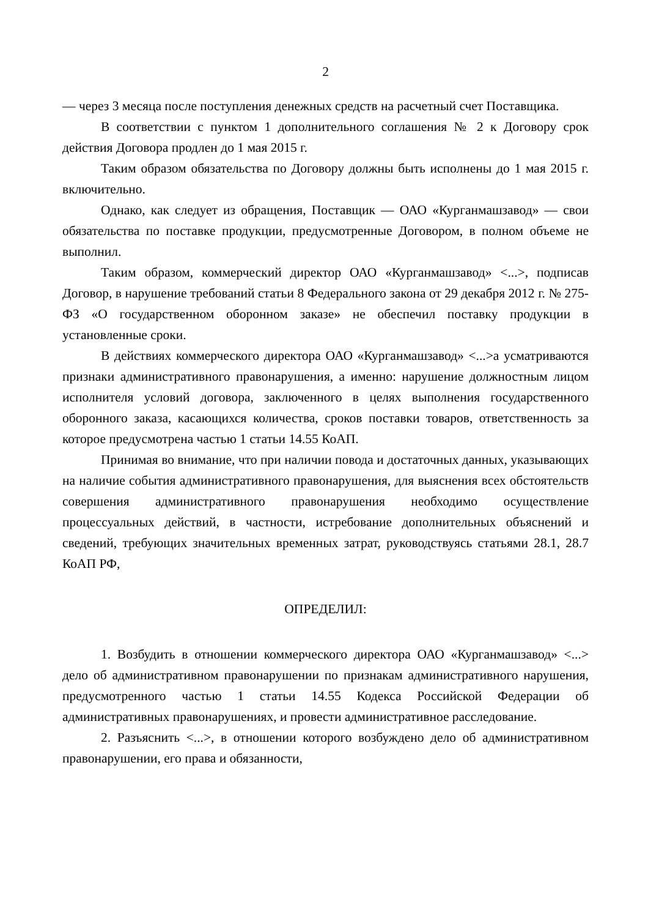2
— через 3 месяца после поступления денежных средств на расчетный счет Поставщика.
В соответствии с пунктом 1 дополнительного соглашения № 2 к Договору срок действия Договора продлен до 1 мая 2015 г.
Таким образом обязательства по Договору должны быть исполнены до 1 мая 2015 г. включительно.
Однако, как следует из обращения, Поставщик — ОАО «Курганмашзавод» — свои обязательства по поставке продукции, предусмотренные Договором, в полном объеме не выполнил.
Таким образом, коммерческий директор ОАО «Курганмашзавод» <...>, подписав Договор, в нарушение требований статьи 8 Федерального закона от 29 декабря 2012 г. № 275-ФЗ «О государственном оборонном заказе» не обеспечил поставку продукции в установленные сроки.
В действиях коммерческого директора ОАО «Курганмашзавод» <...>а усматриваются признаки административного правонарушения, а именно: нарушение должностным лицом исполнителя условий договора, заключенного в целях выполнения государственного оборонного заказа, касающихся количества, сроков поставки товаров, ответственность за которое предусмотрена частью 1 статьи 14.55 КоАП.
Принимая во внимание, что при наличии повода и достаточных данных, указывающих на наличие события административного правонарушения, для выяснения всех обстоятельств совершения административного правонарушения необходимо осуществление процессуальных действий, в частности, истребование дополнительных объяснений и сведений, требующих значительных временных затрат, руководствуясь статьями 28.1, 28.7 КоАП РФ,
ОПРЕДЕЛИЛ:
1. Возбудить в отношении коммерческого директора ОАО «Курганмашзавод» <...> дело об административном правонарушении по признакам административного нарушения, предусмотренного частью 1 статьи 14.55 Кодекса Российской Федерации об административных правонарушениях, и провести административное расследование.
2. Разъяснить <...>, в отношении которого возбуждено дело об административном правонарушении, его права и обязанности,